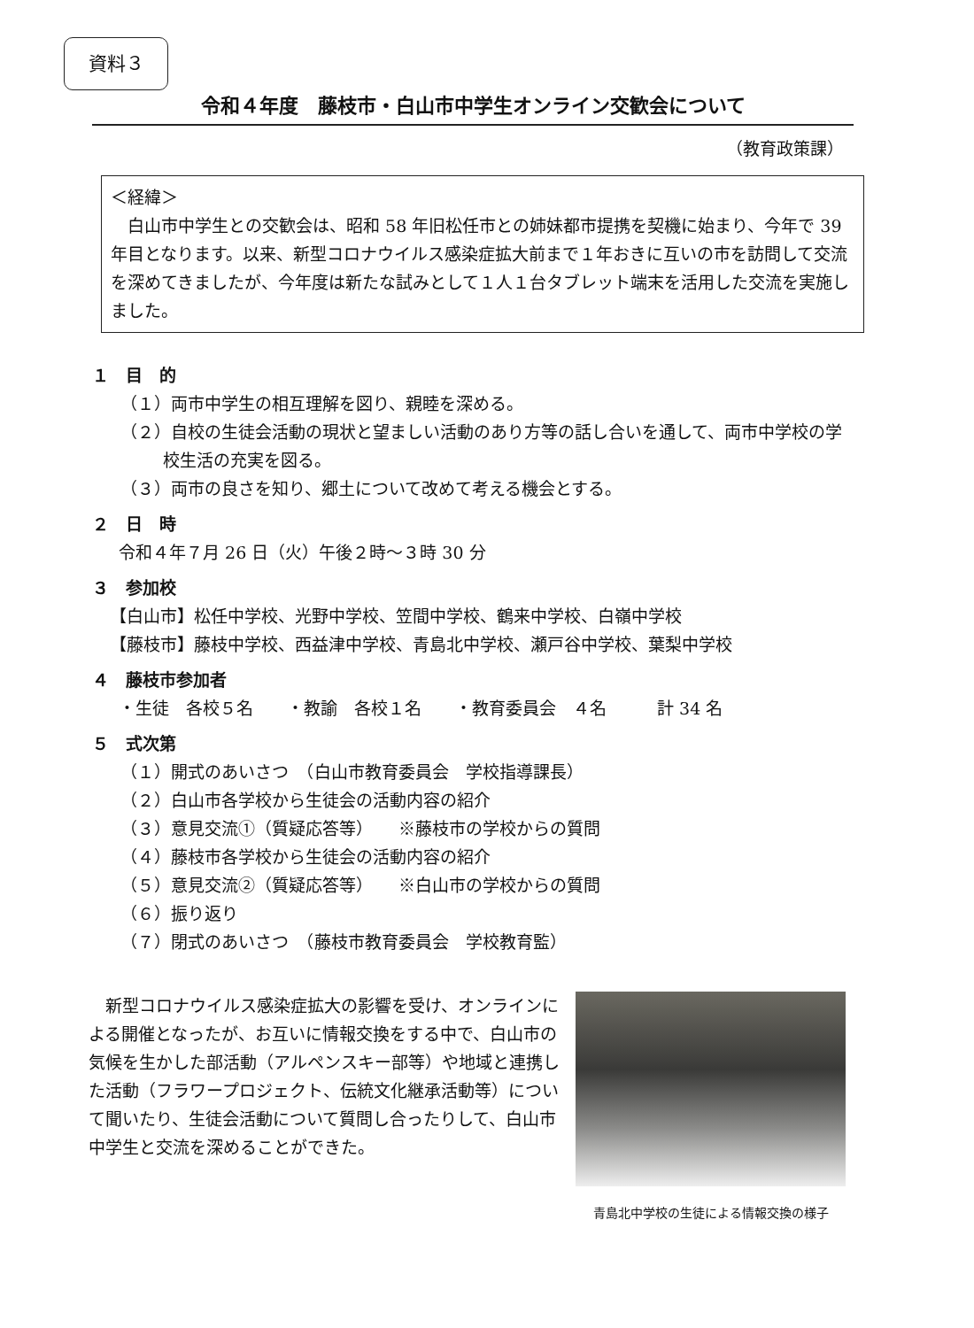資料３
令和４年度　藤枝市・白山市中学生オンライン交歓会について
（教育政策課）
＜経緯＞
　白山市中学生との交歓会は、昭和 58 年旧松任市との姉妹都市提携を契機に始まり、今年で 39 年目となります。以来、新型コロナウイルス感染症拡大前まで１年おきに互いの市を訪問して交流を深めてきましたが、今年度は新たな試みとして１人１台タブレット端末を活用した交流を実施しました。
１　目　的
（１）両市中学生の相互理解を図り、親睦を深める。
（２）自校の生徒会活動の現状と望ましい活動のあり方等の話し合いを通して、両市中学校の学校生活の充実を図る。
（３）両市の良さを知り、郷土について改めて考える機会とする。
２　日　時
令和４年７月 26 日（火）午後２時～３時 30 分
３　参加校
【白山市】松任中学校、光野中学校、笠間中学校、鶴来中学校、白嶺中学校
【藤枝市】藤枝中学校、西益津中学校、青島北中学校、瀬戸谷中学校、葉梨中学校
４　藤枝市参加者
・生徒　各校５名　　・教諭　各校１名　　・教育委員会　４名　　　計 34 名
５　式次第
（１）開式のあいさつ　（白山市教育委員会　学校指導課長）
（２）白山市各学校から生徒会の活動内容の紹介
（３）意見交流①（質疑応答等）　　※藤枝市の学校からの質問
（４）藤枝市各学校から生徒会の活動内容の紹介
（５）意見交流②（質疑応答等）　　※白山市の学校からの質問
（６）振り返り
（７）閉式のあいさつ　（藤枝市教育委員会　学校教育監）
新型コロナウイルス感染症拡大の影響を受け、オンラインによる開催となったが、お互いに情報交換をする中で、白山市の気候を生かした部活動（アルペンスキー部等）や地域と連携した活動（フラワープロジェクト、伝統文化継承活動等）について聞いたり、生徒会活動について質問し合ったりして、白山市中学生と交流を深めることができた。
青島北中学校の生徒による情報交換の様子